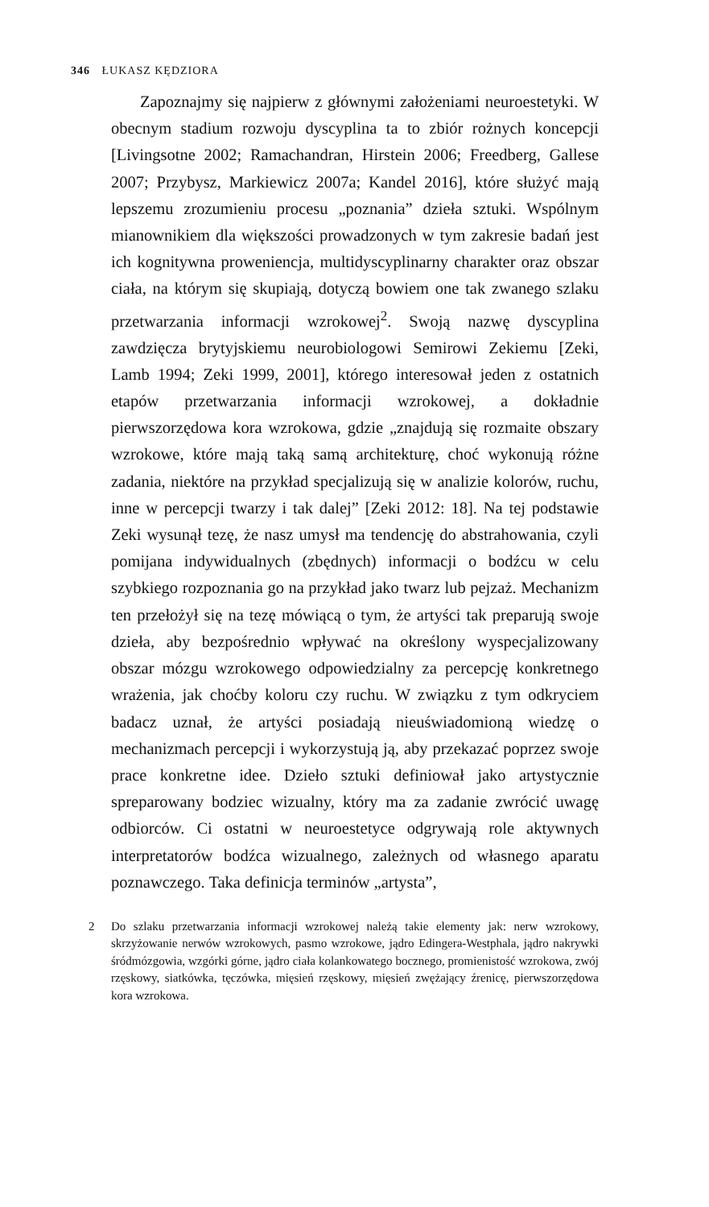346 ŁUKASZ KĘDZIORA
Zapoznajmy się najpierw z głównymi założeniami neuroestetyki. W obecnym stadium rozwoju dyscyplina ta to zbiór rożnych koncepcji [Livingsotne 2002; Ramachandran, Hirstein 2006; Freedberg, Gallese 2007; Przybysz, Markiewicz 2007a; Kandel 2016], które służyć mają lepszemu zrozumieniu procesu „poznania” dzieła sztuki. Wspólnym mianownikiem dla większości prowadzonych w tym zakresie badań jest ich kognitywna proweniencja, multidyscyplinarny charakter oraz obszar ciała, na którym się skupiają, dotyczą bowiem one tak zwanego szlaku przetwarzania informacji wzrokowej<sup>2</sup>. Swoją nazwę dyscyplina zawdzięcza brytyjskiemu neurobiologowi Semirowi Zekiemu [Zeki, Lamb 1994; Zeki 1999, 2001], którego interesował jeden z ostatnich etapów przetwarzania informacji wzrokowej, a dokładnie pierwszorzędowa kora wzrokowa, gdzie „znajdują się rozmaite obszary wzrokowe, które mają taką samą architekturę, choć wykonują różne zadania, niektóre na przykład specjalizują się w analizie kolorów, ruchu, inne w percepcji twarzy i tak dalej” [Zeki 2012: 18]. Na tej podstawie Zeki wysunął tezę, że nasz umysł ma tendencję do abstrahowania, czyli pomijana indywidualnych (zbędnych) informacji o bodźcu w celu szybkiego rozpoznania go na przykład jako twarz lub pejzaż. Mechanizm ten przełożył się na tezę mówiącą o tym, że artyści tak preparują swoje dzieła, aby bezpośrednio wpływać na określony wyspecjalizowany obszar mózgu wzrokowego odpowiedzialny za percepcję konkretnego wrażenia, jak choćby koloru czy ruchu. W związku z tym odkryciem badacz uznał, że artyści posiadają nieuświadomioną wiedzę o mechanizmach percepcji i wykorzystują ją, aby przekazać poprzez swoje prace konkretne idee. Dzieło sztuki definiował jako artystycznie spreparowany bodziec wizualny, który ma za zadanie zwrócić uwagę odbiorców. Ci ostatni w neuroestetyce odgrywają role aktywnych interpretatorów bodźca wizualnego, zależnych od własnego aparatu poznawczego. Taka definicja terminów „artysta”,
2 Do szlaku przetwarzania informacji wzrokowej należą takie elementy jak: nerw wzrokowy, skrzyżowanie nerwów wzrokowych, pasmo wzrokowe, jądro Edingera-Westphala, jądro nakrywki śródmózgowia, wzgórki górne, jądro ciała kolankowatego bocznego, promienistość wzrokowa, zwój rzęskowy, siatkówka, tęczówka, mięsień rzęskowy, mięsień zwężający źrenicę, pierwszorzędowa kora wzrokowa.